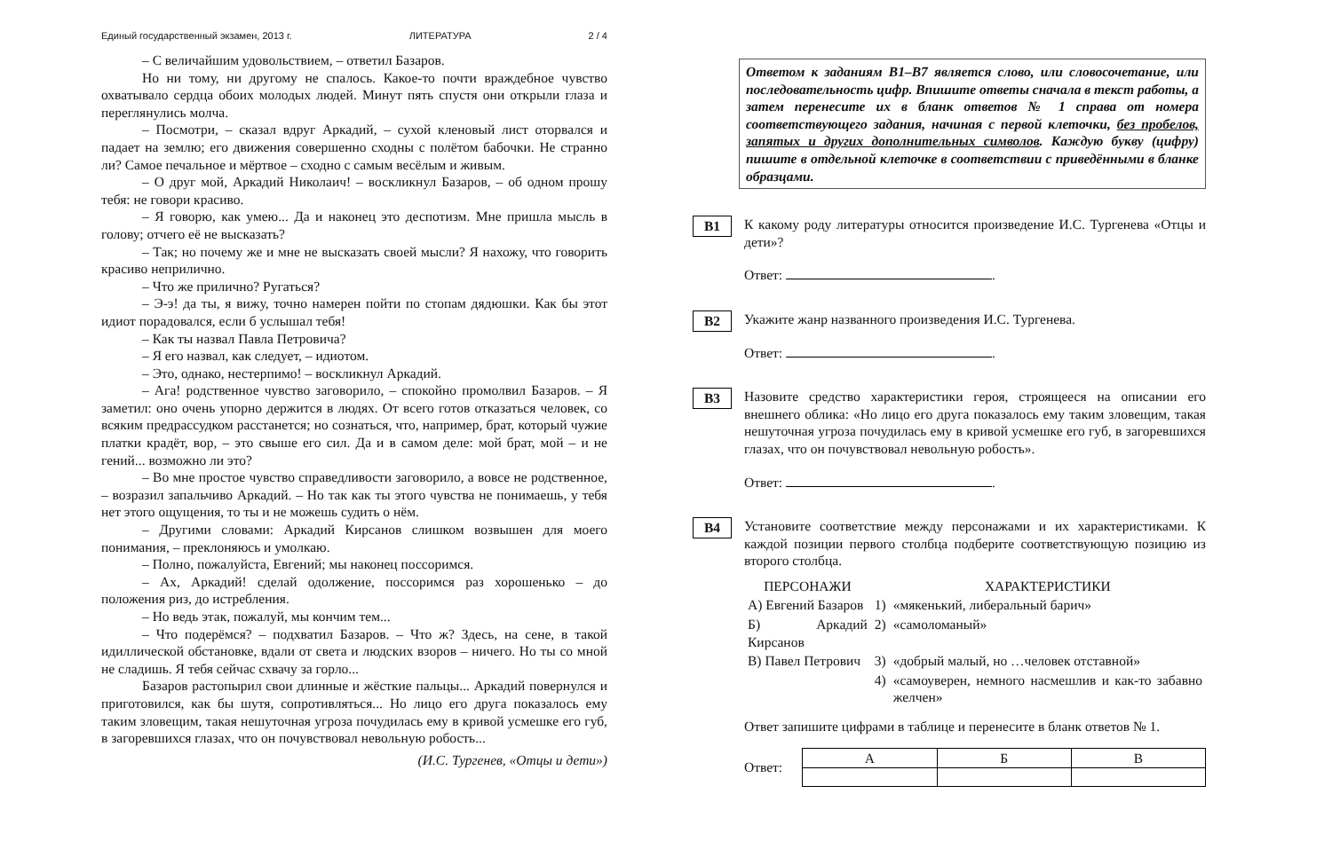Единый государственный экзамен, 2013 г. ЛИТЕРАТУРА 2 / 4
– С величайшим удовольствием, – ответил Базаров.
Но ни тому, ни другому не спалось. Какое-то почти враждебное чувство охватывало сердца обоих молодых людей. Минут пять спустя они открыли глаза и переглянулись молча.
– Посмотри, – сказал вдруг Аркадий, – сухой кленовый лист оторвался и падает на землю; его движения совершенно сходны с полётом бабочки. Не странно ли? Самое печальное и мёртвое – сходно с самым весёлым и живым.
– О друг мой, Аркадий Николаич! – воскликнул Базаров, – об одном прошу тебя: не говори красиво.
– Я говорю, как умею... Да и наконец это деспотизм. Мне пришла мысль в голову; отчего её не высказать?
– Так; но почему же и мне не высказать своей мысли? Я нахожу, что говорить красиво неприлично.
– Что же прилично? Ругаться?
– Э-э! да ты, я вижу, точно намерен пойти по стопам дядюшки. Как бы этот идиот порадовался, если б услышал тебя!
– Как ты назвал Павла Петровича?
– Я его назвал, как следует, – идиотом.
– Это, однако, нестерпимо! – воскликнул Аркадий.
– Ага! родственное чувство заговорило, – спокойно промолвил Базаров. – Я заметил: оно очень упорно держится в людях. От всего готов отказаться человек, со всяким предрассудком расстанется; но сознаться, что, например, брат, который чужие платки крадёт, вор, – это свыше его сил. Да и в самом деле: мой брат, мой – и не гений... возможно ли это?
– Во мне простое чувство справедливости заговорило, а вовсе не родственное, – возразил запальчиво Аркадий. – Но так как ты этого чувства не понимаешь, у тебя нет этого ощущения, то ты и не можешь судить о нём.
– Другими словами: Аркадий Кирсанов слишком возвышен для моего понимания, – преклоняюсь и умолкаю.
– Полно, пожалуйста, Евгений; мы наконец поссоримся.
– Ах, Аркадий! сделай одолжение, поссоримся раз хорошенько – до положения риз, до истребления.
– Но ведь этак, пожалуй, мы кончим тем...
– Что подерёмся? – подхватил Базаров. – Что ж? Здесь, на сене, в такой идиллической обстановке, вдали от света и людских взоров – ничего. Но ты со мной не сладишь. Я тебя сейчас схвачу за горло...
Базаров растопырил свои длинные и жёсткие пальцы... Аркадий повернулся и приготовился, как бы шутя, сопротивляться... Но лицо его друга показалось ему таким зловещим, такая нешуточная угроза почудилась ему в кривой усмешке его губ, в загоревшихся глазах, что он почувствовал невольную робость...
(И.С. Тургенев, «Отцы и дети»)
Ответом к заданиям В1–В7 является слово, или словосочетание, или последовательность цифр. Впишите ответы сначала в текст работы, а затем перенесите их в бланк ответов № 1 справа от номера соответствующего задания, начиная с первой клеточки, без пробелов, запятых и других дополнительных символов. Каждую букву (цифру) пишите в отдельной клеточке в соответствии с приведёнными в бланке образцами.
B1
К какому роду литературы относится произведение И.С. Тургенева «Отцы и дети»?
Ответ: .
B2
Укажите жанр названного произведения И.С. Тургенева.
Ответ: .
B3
Назовите средство характеристики героя, строящееся на описании его внешнего облика: «Но лицо его друга показалось ему таким зловещим, такая нешуточная угроза почудилась ему в кривой усмешке его губ, в загоревшихся глазах, что он почувствовал невольную робость».
Ответ: .
B4
Установите соответствие между персонажами и их характеристиками. К каждой позиции первого столбца подберите соответствующую позицию из второго столбца.
| ПЕРСОНАЖИ | | ХАРАКТЕРИСТИКИ |
| А) Евгений Базаров | 1) | «мякенький, либеральный барич» |
| Б) Аркадий Кирсанов | 2) | «самоломаный» |
| В) Павел Петрович | 3) | «добрый малый, но …человек отставной» |
| | 4) | «самоуверен, немного насмешлив и как-то забавно желчен» |
Ответ запишите цифрами в таблице и перенесите в бланк ответов № 1.
Ответ:
| А | Б | В |
| --- | --- | --- |